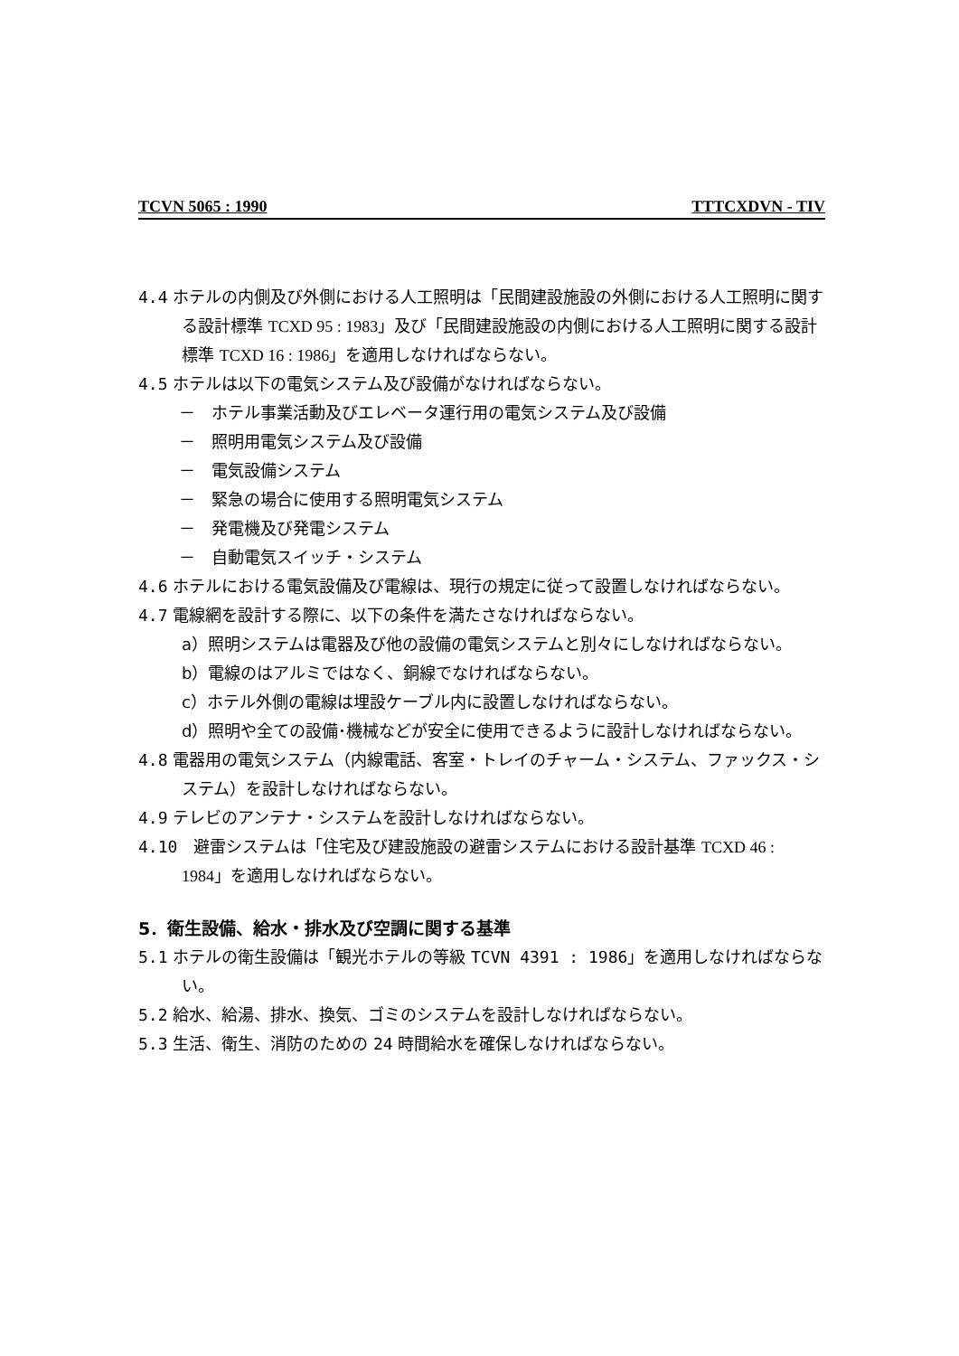TCVN 5065 : 1990 TTTCXDVN - TIV
4.4 ホテルの内側及び外側における人工照明は「民間建設施設の外側における人工照明に関する設計標準 TCXD 95 : 1983」及び「民間建設施設の内側における人工照明に関する設計標準 TCXD 16 : 1986」を適用しなければならない。
4.5 ホテルは以下の電気システム及び設備がなければならない。
－　ホテル事業活動及びエレベータ運行用の電気システム及び設備
－　照明用電気システム及び設備
－　電気設備システム
－　緊急の場合に使用する照明電気システム
－　発電機及び発電システム
－　自動電気スイッチ・システム
4.6 ホテルにおける電気設備及び電線は、現行の規定に従って設置しなければならない。
4.7 電線網を設計する際に、以下の条件を満たさなければならない。
a）照明システムは電器及び他の設備の電気システムと別々にしなければならない。
b）電線のはアルミではなく、銅線でなければならない。
c）ホテル外側の電線は埋設ケーブル内に設置しなければならない。
d）照明や全ての設備･機械などが安全に使用できるように設計しなければならない。
4.8 電器用の電気システム（内線電話、客室・トレイのチャーム・システム、ファックス・システム）を設計しなければならない。
4.9 テレビのアンテナ・システムを設計しなければならない。
4.10　避雷システムは「住宅及び建設施設の避雷システムにおける設計基準 TCXD 46 : 1984」を適用しなければならない。
5．衛生設備、給水・排水及び空調に関する基準
5.1 ホテルの衛生設備は「観光ホテルの等級 TCVN 4391 : 1986」を適用しなければならない。
5.2 給水、給湯、排水、換気、ゴミのシステムを設計しなければならない。
5.3 生活、衛生、消防のための 24 時間給水を確保しなければならない。